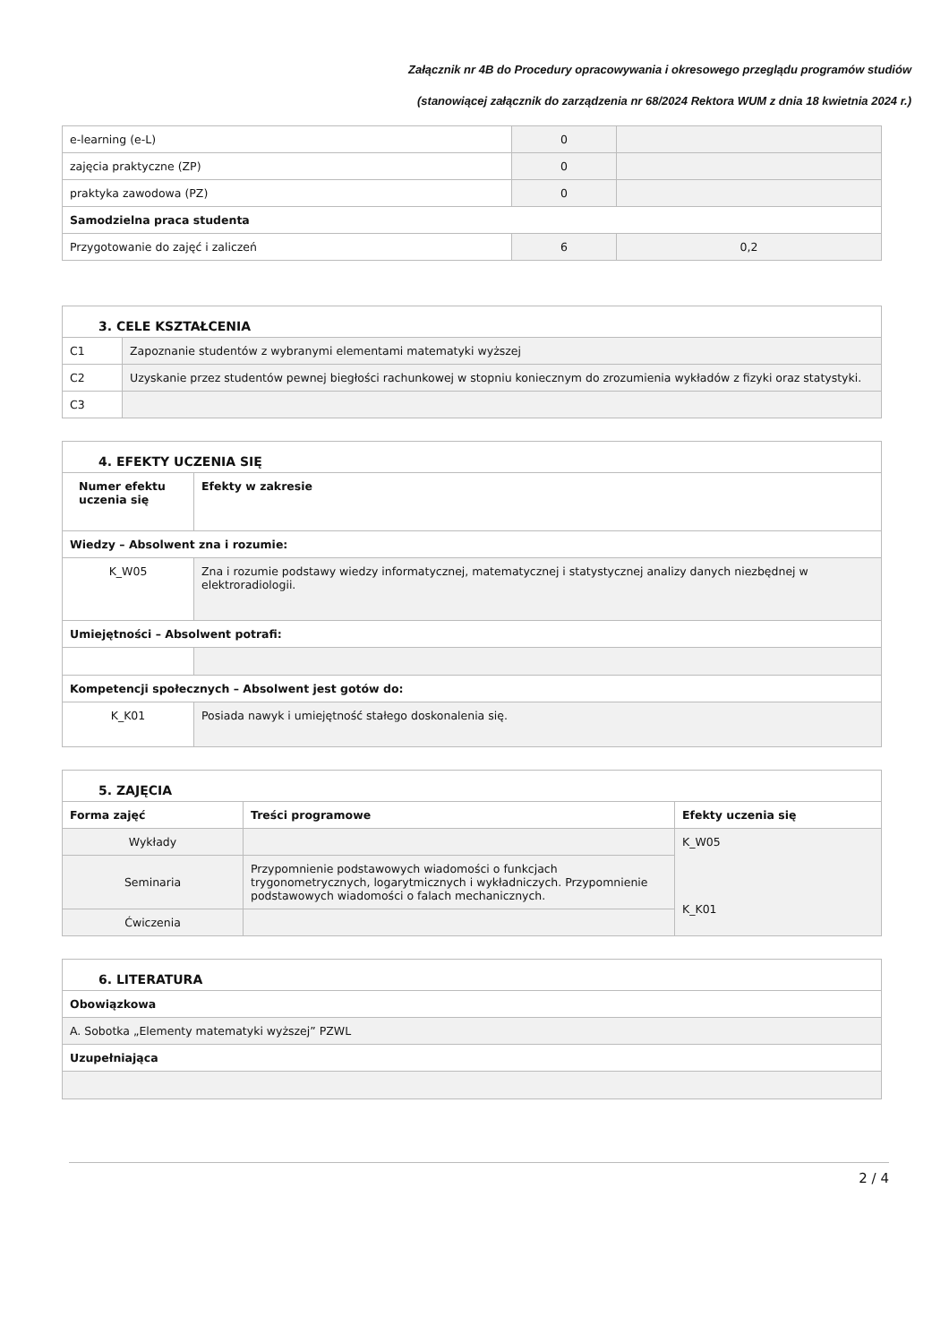Załącznik nr 4B do Procedury opracowywania i okresowego przeglądu programów studiów
(stanowiącej załącznik do zarządzenia nr 68/2024 Rektora WUM z dnia 18 kwietnia 2024 r.)
| e-learning (e-L) | 0 | |
| zajęcia praktyczne (ZP) | 0 | |
| praktyka zawodowa (PZ) | 0 | |
| Samodzielna praca studenta | | |
| Przygotowanie do zajęć i zaliczeń | 6 | 0,2 |
| 3. CELE KSZTAŁCENIA | |
| C1 | Zapoznanie studentów z wybranymi elementami matematyki wyższej |
| C2 | Uzyskanie przez studentów pewnej biegłości rachunkowej w stopniu koniecznym do zrozumienia wykładów z fizyki oraz statystyki. |
| C3 | |
| 4. EFEKTY UCZENIA SIĘ | |
| Numer efektu uczenia się | Efekty w zakresie |
| Wiedzy – Absolwent zna i rozumie: | |
| K_W05 | Zna i rozumie podstawy wiedzy informatycznej, matematycznej i statystycznej analizy danych niezbędnej w elektroradiologii. |
| Umiejętności – Absolwent potrafi: | |
| Kompetencji społecznych – Absolwent jest gotów do: | |
| K_K01 | Posiada nawyk i umiejętność stałego doskonalenia się. |
| 5. ZAJĘCIA | | |
| Forma zajęć | Treści programowe | Efekty uczenia się |
| Wykłady | | K_W05 K_K01 |
| Seminaria | Przypomnienie podstawowych wiadomości o funkcjach trygonometrycznych, logarytmicznych i wykładniczych. Przypomnienie podstawowych wiadomości o falach mechanicznych. | |
| Ćwiczenia | | |
| 6. LITERATURA |
| Obowiązkowa |
| A. Sobotka „Elementy matematyki wyższej” PZWL |
| Uzupełniająca |
2 / 4